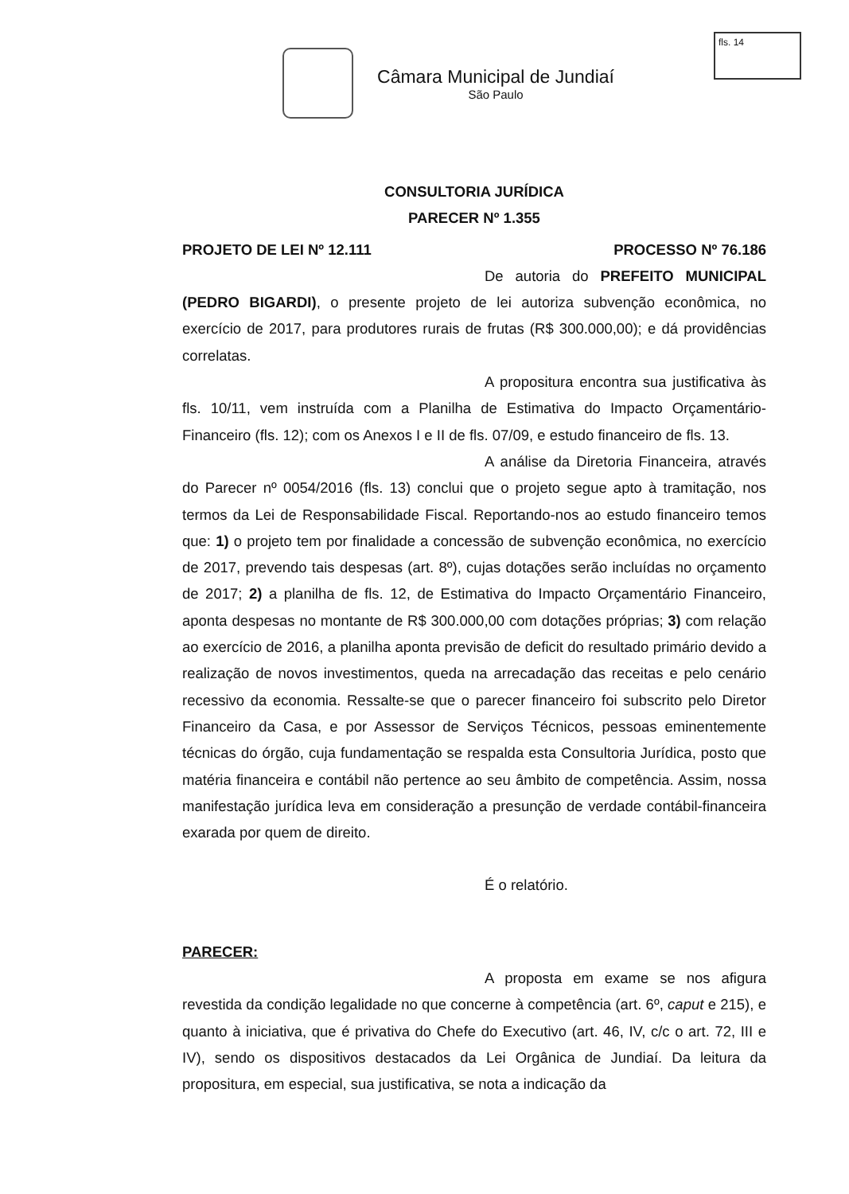fls. 14
Câmara Municipal de Jundiaí
São Paulo
CONSULTORIA JURÍDICA
PARECER Nº 1.355
PROJETO DE LEI Nº 12.111 PROCESSO Nº 76.186
De autoria do PREFEITO MUNICIPAL (PEDRO BIGARDI), o presente projeto de lei autoriza subvenção econômica, no exercício de 2017, para produtores rurais de frutas (R$ 300.000,00); e dá providências correlatas.
A propositura encontra sua justificativa às fls. 10/11, vem instruída com a Planilha de Estimativa do Impacto Orçamentário-Financeiro (fls. 12); com os Anexos I e II de fls. 07/09, e estudo financeiro de fls. 13.
A análise da Diretoria Financeira, através do Parecer nº 0054/2016 (fls. 13) conclui que o projeto segue apto à tramitação, nos termos da Lei de Responsabilidade Fiscal. Reportando-nos ao estudo financeiro temos que: 1) o projeto tem por finalidade a concessão de subvenção econômica, no exercício de 2017, prevendo tais despesas (art. 8º), cujas dotações serão incluídas no orçamento de 2017; 2) a planilha de fls. 12, de Estimativa do Impacto Orçamentário Financeiro, aponta despesas no montante de R$ 300.000,00 com dotações próprias; 3) com relação ao exercício de 2016, a planilha aponta previsão de deficit do resultado primário devido a realização de novos investimentos, queda na arrecadação das receitas e pelo cenário recessivo da economia. Ressalte-se que o parecer financeiro foi subscrito pelo Diretor Financeiro da Casa, e por Assessor de Serviços Técnicos, pessoas eminentemente técnicas do órgão, cuja fundamentação se respalda esta Consultoria Jurídica, posto que matéria financeira e contábil não pertence ao seu âmbito de competência. Assim, nossa manifestação jurídica leva em consideração a presunção de verdade contábil-financeira exarada por quem de direito.
É o relatório.
PARECER:
A proposta em exame se nos afigura revestida da condição legalidade no que concerne à competência (art. 6º, caput e 215), e quanto à iniciativa, que é privativa do Chefe do Executivo (art. 46, IV, c/c o art. 72, III e IV), sendo os dispositivos destacados da Lei Orgânica de Jundiaí. Da leitura da propositura, em especial, sua justificativa, se nota a indicação da